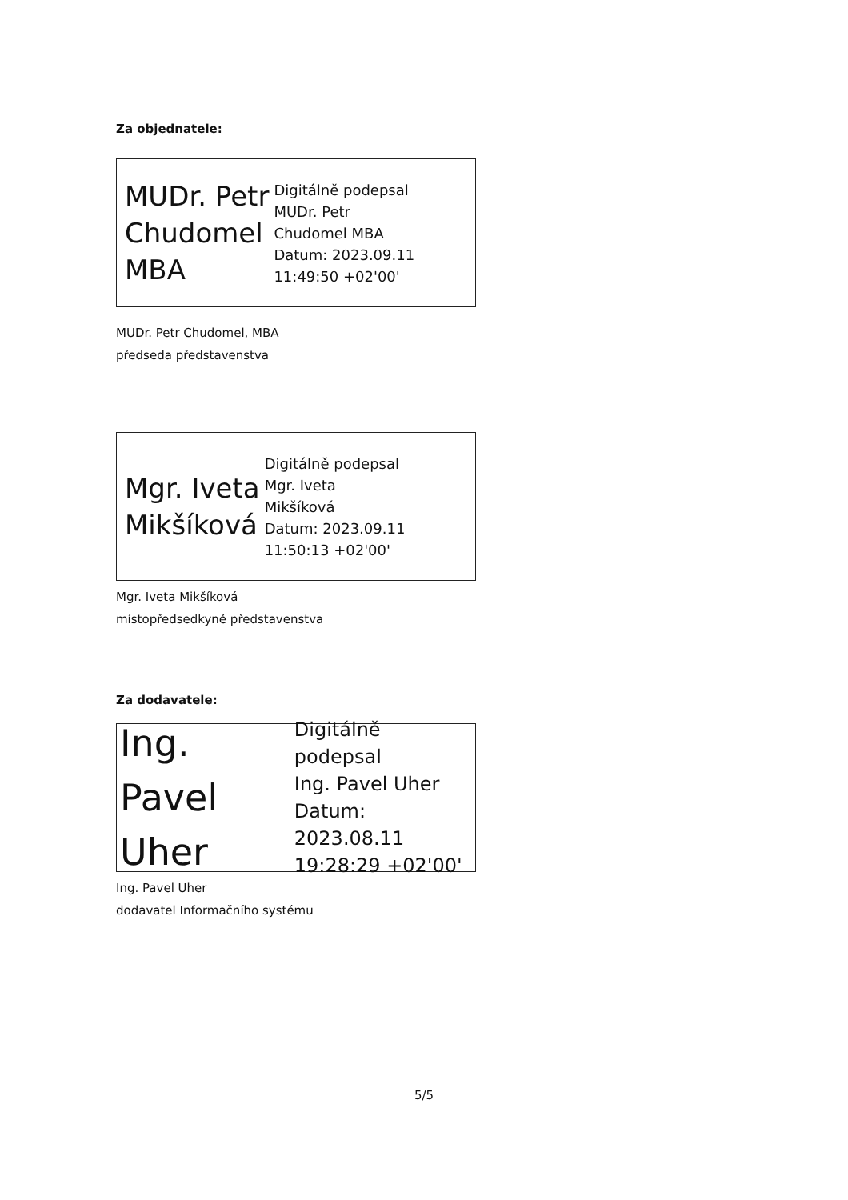Za objednatele:
MUDr. Petr
Chudomel
MBA
Digitálně podepsal
MUDr. Petr
Chudomel MBA
Datum: 2023.09.11
11:49:50 +02'00'
MUDr. Petr Chudomel, MBA
předseda představenstva
Mgr. Iveta
Mikšíková
Digitálně podepsal
Mgr. Iveta
Mikšíková
Datum: 2023.09.11
11:50:13 +02'00'
Mgr. Iveta Mikšíková
místopředsedkyně představenstva
Za dodavatele:
Ing. Pavel
Uher
Digitálně podepsal
Ing. Pavel Uher
Datum: 2023.08.11
19:28:29 +02'00'
Ing. Pavel Uher
dodavatel Informačního systému
5/5